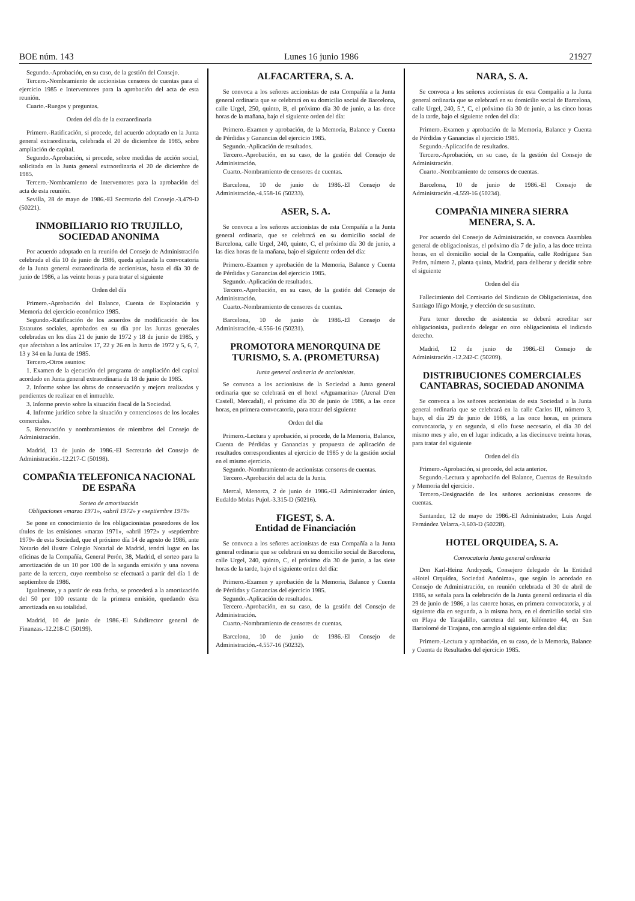BOE núm. 143 Lunes 16 junio 1986 21927
Segundo.-Aprobación, en su caso, de la gestión del Consejo.
Tercero.-Nombramiento de accionistas censores de cuentas para el ejercicio 1985 e Interventores para la aprobación del acta de esta reunión.
Cuarto.-Ruegos y preguntas.
Orden del día de la extraordinaria
Primero.-Ratificación, si procede, del acuerdo adoptado en la Junta general extraordinaria, celebrada el 20 de diciembre de 1985, sobre ampliación de capital.
Segundo.-Aprobación, si procede, sobre medidas de acción social, solicitada en la Junta general extraordinaria el 20 de diciembre de 1985.
Tercero.-Nombramiento de Interventores para la aprobación del acta de esta reunión.
Sevilla, 28 de mayo de 1986.-El Secretario del Consejo.-3.479-D (50221).
INMOBILIARIO RIO TRUJILLO, SOCIEDAD ANONIMA
Por acuerdo adoptado en la reunión del Consejo de Administración celebrada el día 10 de junio de 1986, queda aplazada la convocatoria de la Junta general extraordinaria de accionistas, hasta el día 30 de junio de 1986, a las veinte horas y para tratar el siguiente
Orden del día
Primero.-Aprobación del Balance, Cuenta de Explotación y Memoria del ejercicio económico 1985.
Segundo.-Ratificación de los acuerdos de modificación de los Estatutos sociales, aprobados en su día por las Juntas generales celebradas en los días 21 de junio de 1972 y 18 de junio de 1985, y que afectaban a los artículos 17, 22 y 26 en la Junta de 1972 y 5, 6, 7, 13 y 34 en la Junta de 1985.
Tercero.-Otros asuntos:
1. Examen de la ejecución del programa de ampliación del capital acordado en Junta general extraordinaria de 18 de junio de 1985.
2. Informe sobre las obras de conservación y mejora realizadas y pendientes de realizar en el inmueble.
3. Informe previo sobre la situación fiscal de la Sociedad.
4. Informe jurídico sobre la situación y contenciosos de los locales comerciales.
5. Renovación y nombramientos de miembros del Consejo de Administración.
Madrid, 13 de junio de 1986.-El Secretario del Consejo de Administración.-12.217-C (50198).
COMPAÑIA TELEFONICA NACIONAL DE ESPAÑA
Sorteo de amortización
Obligaciones «marzo 1971», «abril 1972» y «septiembre 1979»
Se pone en conocimiento de los obligacionistas poseedores de los títulos de las emisiones «marzo 1971», «abril 1972» y «septiembre 1979» de esta Sociedad, que el próximo día 14 de agosto de 1986, ante Notario del ilustre Colegio Notarial de Madrid, tendrá lugar en las oficinas de la Compañía, General Perón, 38, Madrid, el sorteo para la amortización de un 10 por 100 de la segunda emisión y una novena parte de la tercera, cuyo reembolso se efectuará a partir del día 1 de septiembre de 1986.
Igualmente, y a partir de esta fecha, se procederá a la amortización del 50 por 100 restante de la primera emisión, quedando ésta amortizada en su totalidad.
Madrid, 10 de junio de 1986.-El Subdirector general de Finanzas.-12.218-C (50199).
ALFACARTERA, S. A.
Se convoca a los señores accionistas de esta Compañía a la Junta general ordinaria que se celebrará en su domicilio social de Barcelona, calle Urgel, 250, quinto, B, el próximo día 30 de junio, a las doce horas de la mañana, bajo el siguiente orden del día:
Primero.-Examen y aprobación, de la Memoria, Balance y Cuenta de Pérdidas y Ganancias del ejercicio 1985.
Segundo.-Aplicación de resultados.
Tercero.-Aprobación, en su caso, de la gestión del Consejo de Administración.
Cuarto.-Nombramiento de censores de cuentas.
Barcelona, 10 de junio de 1986.-El Consejo de Administración.-4.558-16 (50233).
ASER, S. A.
Se convoca a los señores accionistas de esta Compañía a la Junta general ordinaria, que se celebrará en su domicilio social de Barcelona, calle Urgel, 240, quinto, C, el próximo día 30 de junio, a las diez horas de la mañana, bajo el siguiente orden del día:
Primero.-Examen y aprobación de la Memoria, Balance y Cuenta de Pérdidas y Ganancias del ejercicio 1985.
Segundo.-Aplicación de resultados.
Tercero.-Aprobación, en su caso, de la gestión del Consejo de Administración.
Cuarto.-Nombramiento de censores de cuentas.
Barcelona, 10 de junio de 1986.-El Consejo de Administración.-4.556-16 (50231).
PROMOTORA MENORQUINA DE TURISMO, S. A. (PROMETURSA)
Junta general ordinaria de accionistas.
Se convoca a los accionistas de la Sociedad a Junta general ordinaria que se celebrará en el hotel «Aguamarina» (Arenal D'en Castell, Mercadal), el próximo día 30 de junio de 1986, a las once horas, en primera convocatoria, para tratar del siguiente
Orden del día
Primero.-Lectura y aprobación, si procede, de la Memoria, Balance, Cuenta de Pérdidas y Ganancias y propuesta de aplicación de resultados correspondientes al ejercicio de 1985 y de la gestión social en el mismo ejercicio.
Segundo.-Nombramiento de accionistas censores de cuentas.
Tercero.-Aprobación del acta de la Junta.
Mercal, Menorca, 2 de junio de 1986.-El Administrador único, Eudaldo Molas Pujol.-3.315-D (50216).
FIGEST, S. A.
Entidad de Financiación
Se convoca a los señores accionistas de esta Compañía a la Junta general ordinaria que se celebrará en su domicilio social de Barcelona, calle Urgel, 240, quinto, C, el próximo día 30 de junio, a las siete horas de la tarde, bajo el siguiente orden del día:
Primero.-Examen y aprobación de la Memoria, Balance y Cuenta de Pérdidas y Ganancias del ejercicio 1985.
Segundo.-Aplicación de resultados.
Tercero.-Aprobación, en su caso, de la gestión del Consejo de Administración.
Cuarto.-Nombramiento de censores de cuentas.
Barcelona, 10 de junio de 1986.-El Consejo de Administración.-4.557-16 (50232).
NARA, S. A.
Se convoca a los señores accionistas de esta Compañía a la Junta general ordinaria que se celebrará en su domicilio social de Barcelona, calle Urgel, 240, 5.º, C, el próximo día 30 de junio, a las cinco horas de la tarde, bajo el siguiente orden del día:
Primero.-Examen y aprobación de la Memoria, Balance y Cuenta de Pérdidas y Ganancias el ejercicio 1985.
Segundo.-Aplicación de resultados.
Tercero.-Aprobación, en su caso, de la gestión del Consejo de Administración.
Cuarto.-Nombramiento de censores de cuentas.
Barcelona, 10 de junio de 1986.-El Consejo de Administración.-4.559-16 (50234).
COMPAÑIA MINERA SIERRA MENERA, S. A.
Por acuerdo del Consejo de Administración, se convoca Asamblea general de obligacionistas, el próximo día 7 de julio, a las doce treinta horas, en el domicilio social de la Compañía, calle Rodríguez San Pedro, número 2, planta quinta, Madrid, para deliberar y decidir sobre el siguiente
Orden del día
Fallecimiento del Comisario del Sindicato de Obligacionistas, don Santiago Iñigo Monje, y elección de su sustituto.
Para tener derecho de asistencia se deberá acreditar ser obligacionista, pudiendo delegar en otro obligacionista el indicado derecho.
Madrid, 12 de junio de 1986.-El Consejo de Administración.-12.242-C (50209).
DISTRIBUCIONES COMERCIALES CANTABRAS, SOCIEDAD ANONIMA
Se convoca a los señores accionistas de esta Sociedad a la Junta general ordinaria que se celebrará en la calle Carlos III, número 3, bajo, el día 29 de junio de 1986, a las once horas, en primera convocatoria, y en segunda, si ello fuese necesario, el día 30 del mismo mes y año, en el lugar indicado, a las diecinueve treinta horas, para tratar del siguiente
Orden del día
Primero.-Aprobación, si procede, del acta anterior.
Segundo.-Lectura y aprobación del Balance, Cuentas de Resultado y Memoria del ejercicio.
Tercero.-Designación de los señores accionistas censores de cuentas.
Santander, 12 de mayo de 1986.-El Administrador, Luis Angel Fernández Velarra.-3.603-D (50228).
HOTEL ORQUIDEA, S. A.
Convocatoria Junta general ordinaria
Don Karl-Heinz Andryzek, Consejero delegado de la Entidad «Hotel Orquídea, Sociedad Anónima», que según lo acordado en Consejo de Administración, en reunión celebrada el 30 de abril de 1986, se señala para la celebración de la Junta general ordinaria el día 29 de junio de 1986, a las catorce horas, en primera convocatoria, y al siguiente día en segunda, a la misma hora, en el domicilio social sito en Playa de Tarajalillo, carretera del sur, kilómetro 44, en San Bartolomé de Tirajana, con arreglo al siguiente orden del día:
Primero.-Lectura y aprobación, en su caso, de la Memoria, Balance y Cuenta de Resultados del ejercicio 1985.